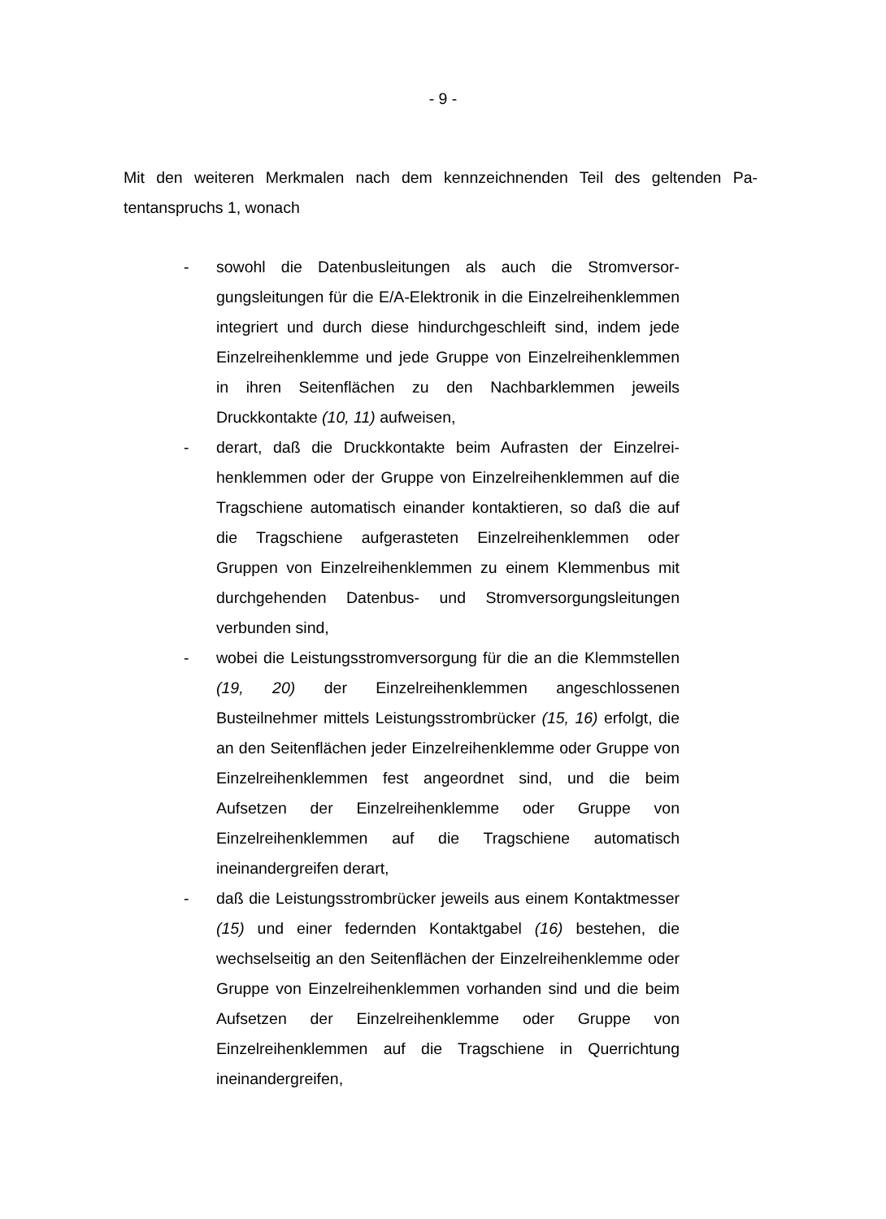- 9 -
Mit den weiteren Merkmalen nach dem kennzeichnenden Teil des geltenden Pa­tentanspruchs 1, wonach
- sowohl die Datenbusleitungen als auch die Stromversor­gungsleitungen für die E/A-Elektronik in die Einzelreihen­klemmen integriert und durch diese hindurchgeschleift sind, indem jede Einzelreihenklemme und jede Gruppe von Ein­zelreihenklemmen in ihren Seitenflächen zu den Nachbar­klemmen jeweils Druckkontakte (10, 11) aufweisen,
- derart, daß die Druckkontakte beim Aufrasten der Einzelrei­henklemmen oder der Gruppe von Einzelreihenklemmen auf die Tragschiene automatisch einander kontaktieren, so daß die auf die Tragschiene aufgerasteten Einzelreihen­klemmen oder Gruppen von Einzelreihenklemmen zu einem Klemmenbus mit durchgehenden Datenbus- und Stromver­sorgungsleitungen verbunden sind,
- wobei die Leistungsstromversorgung für die an die Klemm­stellen (19, 20) der Einzelreihenklemmen angeschlossenen Busteilnehmer mittels Leistungsstrombrücker (15, 16) er­folgt, die an den Seitenflächen jeder Einzelreihenklemme oder Gruppe von Einzelreihenklemmen fest angeordnet sind, und die beim Aufsetzen der Einzelreihenklemme oder Gruppe von Einzelreihenklemmen auf die Tragschiene au­tomatisch ineinandergreifen derart,
- daß die Leistungsstrombrücker jeweils aus einem Kontakt­messer (15) und einer federnden Kontaktgabel (16) beste­hen, die wechselseitig an den Seitenflächen der Einzelrei­henklemme oder Gruppe von Einzelreihenklemmen vorhan­den sind und die beim Aufsetzen der Einzelreihenklemme oder Gruppe von Einzelreihenklemmen auf die Tragschiene in Querrichtung ineinandergreifen,